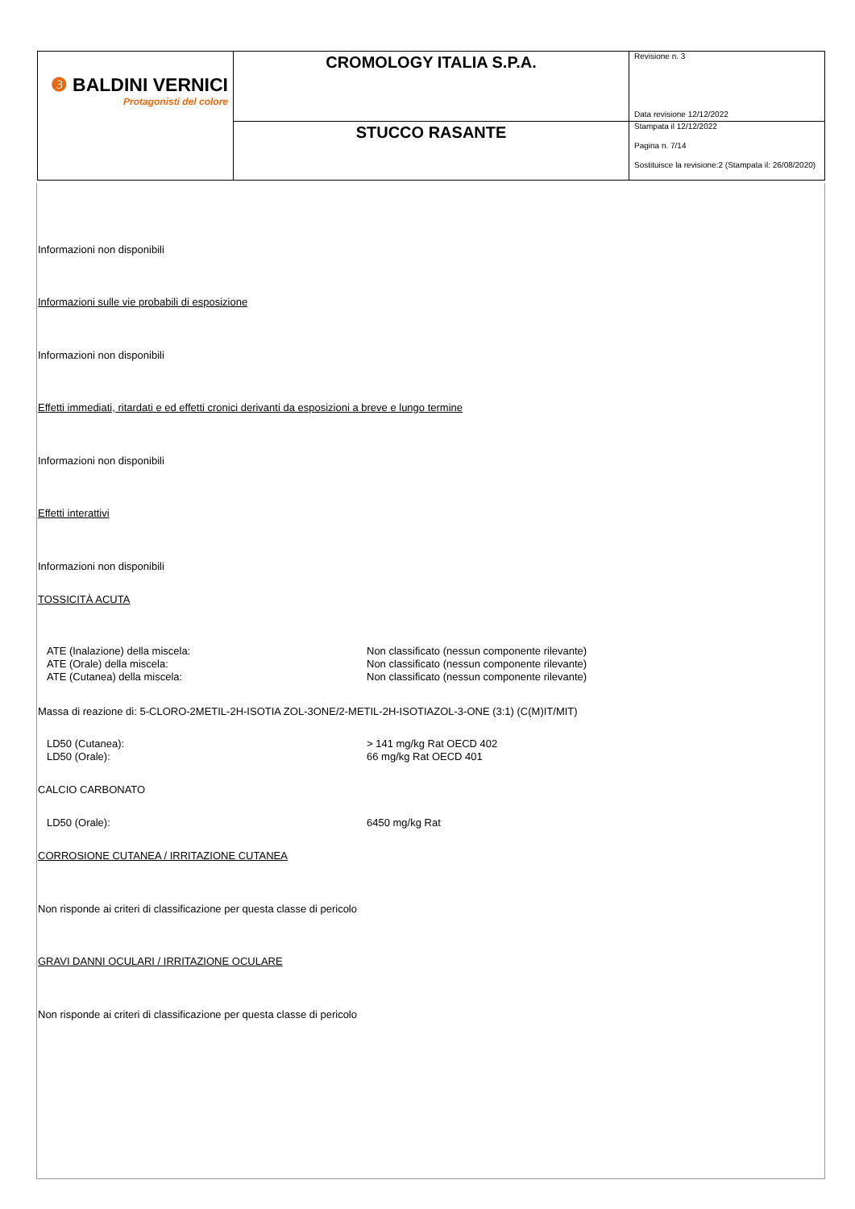| ❸ BALDINI VERNICI Protagonisti del colore | CROMOLOGY ITALIA S.P.A. | Revisione n. 3 Data revisione 12/12/2022 |
| | STUCCO RASANTE | Stampata il 12/12/2022 Pagina n. 7/14 Sostituisce la revisione:2 (Stampata il: 26/08/2020) |
Informazioni non disponibili
Informazioni sulle vie probabili di esposizione
Informazioni non disponibili
Effetti immediati, ritardati e ed effetti cronici derivanti da esposizioni a breve e lungo termine
Informazioni non disponibili
Effetti interattivi
Informazioni non disponibili
TOSSICITÀ ACUTA
| ATE (Inalazione) della miscela: | Non classificato (nessun componente rilevante) |
| ATE (Orale) della miscela: | Non classificato (nessun componente rilevante) |
| ATE (Cutanea) della miscela: | Non classificato (nessun componente rilevante) |
Massa di reazione di: 5-CLORO-2METIL-2H-ISOTIA ZOL-3ONE/2-METIL-2H-ISOTIAZOL-3-ONE (3:1) (C(M)IT/MIT)
| LD50 (Cutanea): | > 141 mg/kg Rat OECD 402 |
| LD50 (Orale): | 66 mg/kg Rat OECD 401 |
CALCIO CARBONATO
| LD50 (Orale): | 6450 mg/kg Rat |
CORROSIONE CUTANEA / IRRITAZIONE CUTANEA
Non risponde ai criteri di classificazione per questa classe di pericolo
GRAVI DANNI OCULARI / IRRITAZIONE OCULARE
Non risponde ai criteri di classificazione per questa classe di pericolo